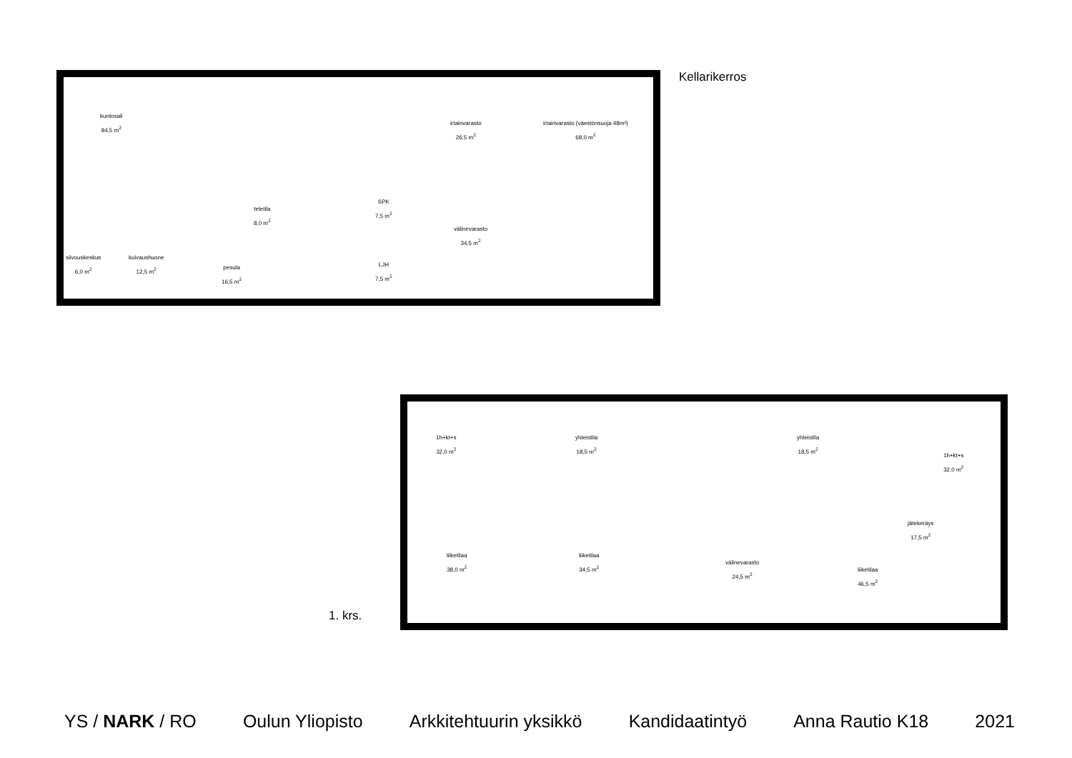Kellarikerros
kuntosali
84,5 m<sup>2</sup>
irtainvarasto
26,5 m<sup>2</sup>
irtainvarasto (väestönsuoja 48m²)
68,0 m<sup>2</sup>
teletila
8,0 m<sup>2</sup>
SPK
7,5 m<sup>2</sup>
välinevarasto
34,5 m<sup>2</sup>
siivouskeskus
6,0 m<sup>2</sup>
kuivaushuone
12,5 m<sup>2</sup>
pesula
16,5 m<sup>2</sup>
LJH
7,5 m<sup>2</sup>
1h+kt+s
32,0 m<sup>2</sup>
yhteistila
18,5 m<sup>2</sup>
yhteistila
18,5 m<sup>2</sup>
1h+kt+s
32,0 m<sup>2</sup>
jätekeräys
17,5 m<sup>2</sup>
liiketilaa
38,0 m<sup>2</sup>
liiketilaa
34,5 m<sup>2</sup>
välinevarasto
24,5 m<sup>2</sup>
liiketilaa
46,5 m<sup>2</sup>
1. krs.
YS / NARK / RO Oulun Yliopisto Arkkitehtuurin yksikkö Kandidaatintyö Anna Rautio K18 2021